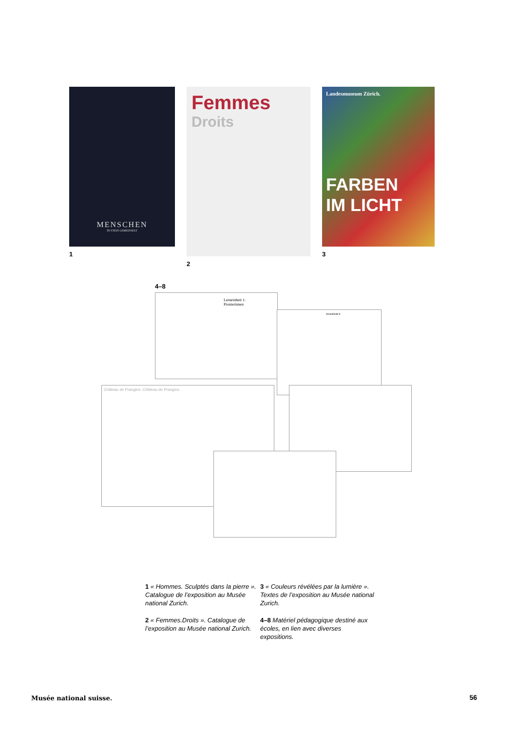MENSCHEN
IN STEIN GEMEISSELT
1
Femmes
Droits
2
Landesmuseum Zürich.
FARBEN
IM LICHT
3
4–8
Lerneinheit 1:
Pionierinnen
Arbeitsblatt 8
Château de Prangins. Château de Prangins.
1 « Hommes. Sculptés dans la pierre ». Catalogue de l’exposition au Musée national Zurich.
3 « Couleurs révélées par la lumière ». Textes de l’exposition au Musée national Zurich.
2 « Femmes.Droits ». Catalogue de l’exposition au Musée national Zurich.
4–8 Matériel pédagogique destiné aux écoles, en lien avec diverses expositions.
Musée national suisse. 56